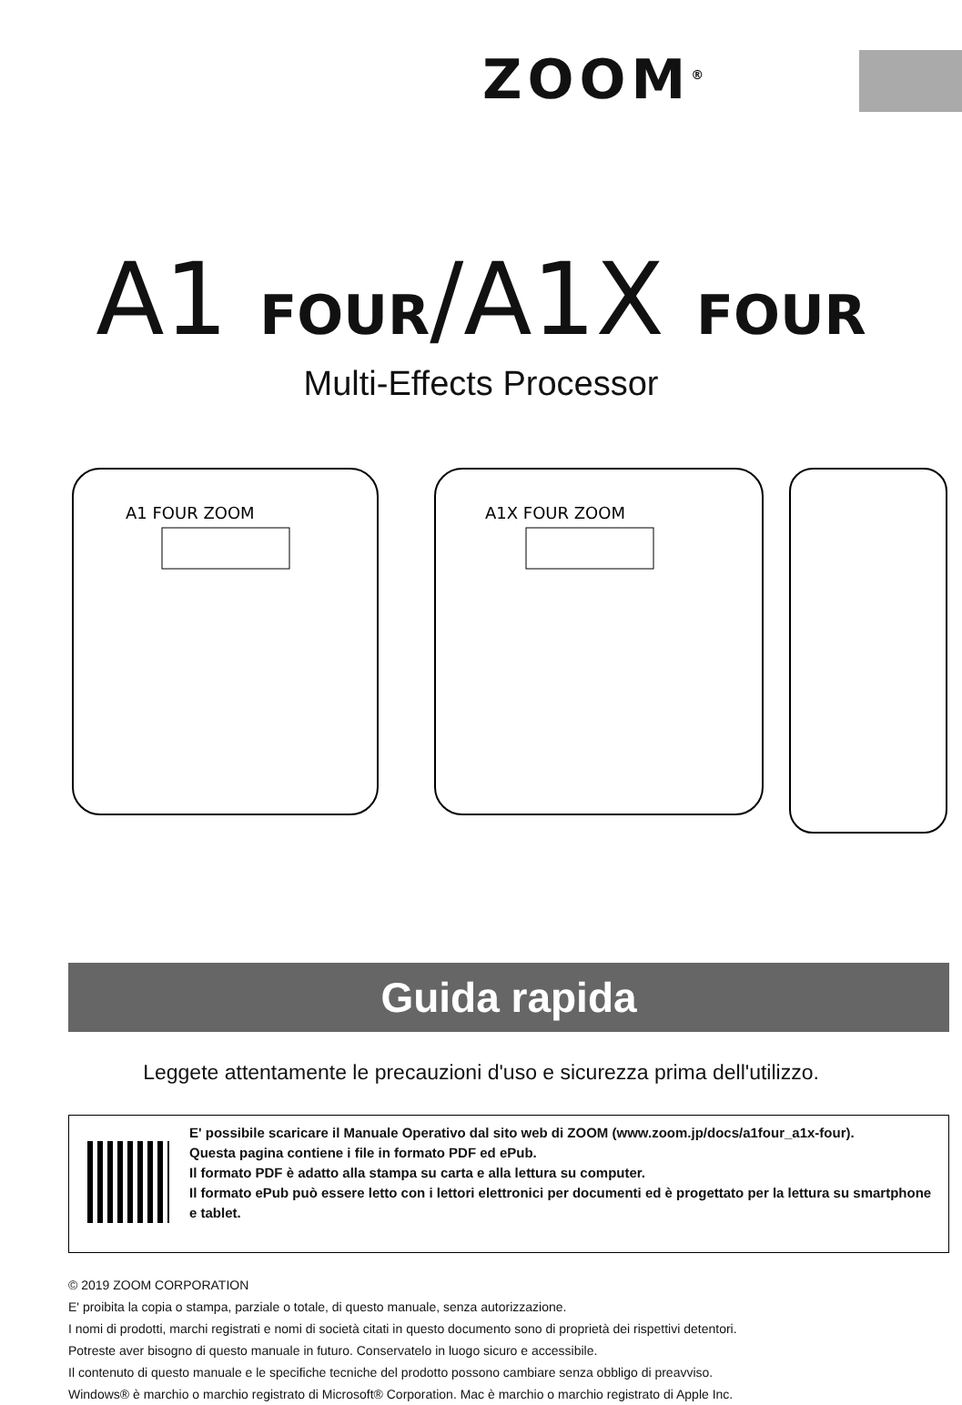ZOOM<sup>®</sup>
A1 FOUR/A1X FOUR
Multi-Effects Processor
A1 FOUR ZOOM
A1X FOUR ZOOM
Guida rapida
Leggete attentamente le precauzioni d'uso e sicurezza prima dell'utilizzo.
E' possibile scaricare il Manuale Operativo dal sito web di ZOOM (www.zoom.jp/docs/a1four_a1x-four).
Questa pagina contiene i file in formato PDF ed ePub.
Il formato PDF è adatto alla stampa su carta e alla lettura su computer.
Il formato ePub può essere letto con i lettori elettronici per documenti ed è progettato per la lettura su smartphone e tablet.
© 2019 ZOOM CORPORATION
E' proibita la copia o stampa, parziale o totale, di questo manuale, senza autorizzazione.
I nomi di prodotti, marchi registrati e nomi di società citati in questo documento sono di proprietà dei rispettivi detentori.
Potreste aver bisogno di questo manuale in futuro. Conservatelo in luogo sicuro e accessibile.
Il contenuto di questo manuale e le specifiche tecniche del prodotto possono cambiare senza obbligo di preavviso.
Windows® è marchio o marchio registrato di Microsoft® Corporation. Mac è marchio o marchio registrato di Apple Inc.